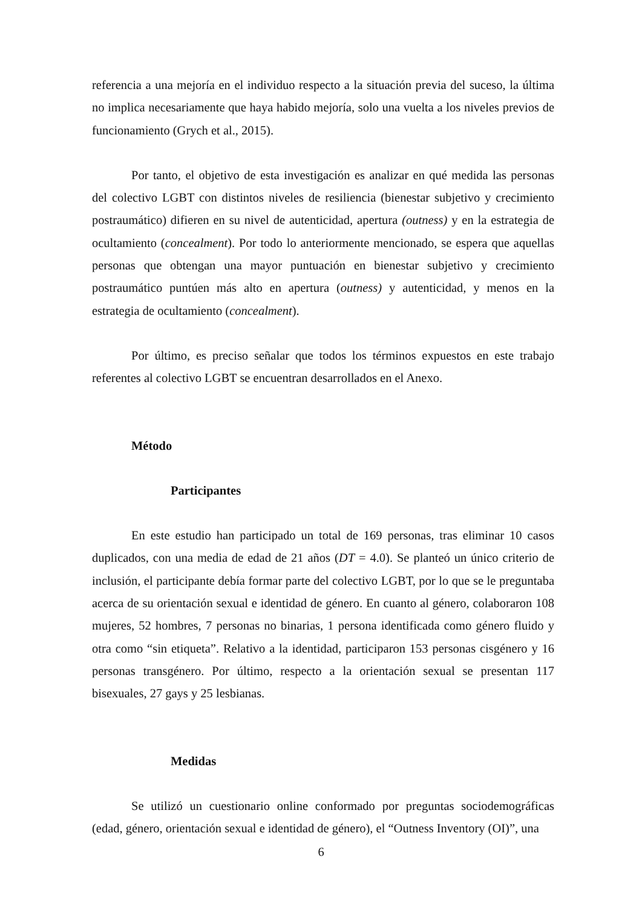referencia a una mejoría en el individuo respecto a la situación previa del suceso, la última no implica necesariamente que haya habido mejoría, solo una vuelta a los niveles previos de funcionamiento (Grych et al., 2015).
Por tanto, el objetivo de esta investigación es analizar en qué medida las personas del colectivo LGBT con distintos niveles de resiliencia (bienestar subjetivo y crecimiento postraumático) difieren en su nivel de autenticidad, apertura (outness) y en la estrategia de ocultamiento (concealment). Por todo lo anteriormente mencionado, se espera que aquellas personas que obtengan una mayor puntuación en bienestar subjetivo y crecimiento postraumático puntúen más alto en apertura (outness) y autenticidad, y menos en la estrategia de ocultamiento (concealment).
Por último, es preciso señalar que todos los términos expuestos en este trabajo referentes al colectivo LGBT se encuentran desarrollados en el Anexo.
Método
Participantes
En este estudio han participado un total de 169 personas, tras eliminar 10 casos duplicados, con una media de edad de 21 años (DT = 4.0). Se planteó un único criterio de inclusión, el participante debía formar parte del colectivo LGBT, por lo que se le preguntaba acerca de su orientación sexual e identidad de género. En cuanto al género, colaboraron 108 mujeres, 52 hombres, 7 personas no binarias, 1 persona identificada como género fluido y otra como “sin etiqueta”. Relativo a la identidad, participaron 153 personas cisgénero y 16 personas transgénero. Por último, respecto a la orientación sexual se presentan 117 bisexuales, 27 gays y 25 lesbianas.
Medidas
Se utilizó un cuestionario online conformado por preguntas sociodemográficas (edad, género, orientación sexual e identidad de género), el “Outness Inventory (OI)”, una
6